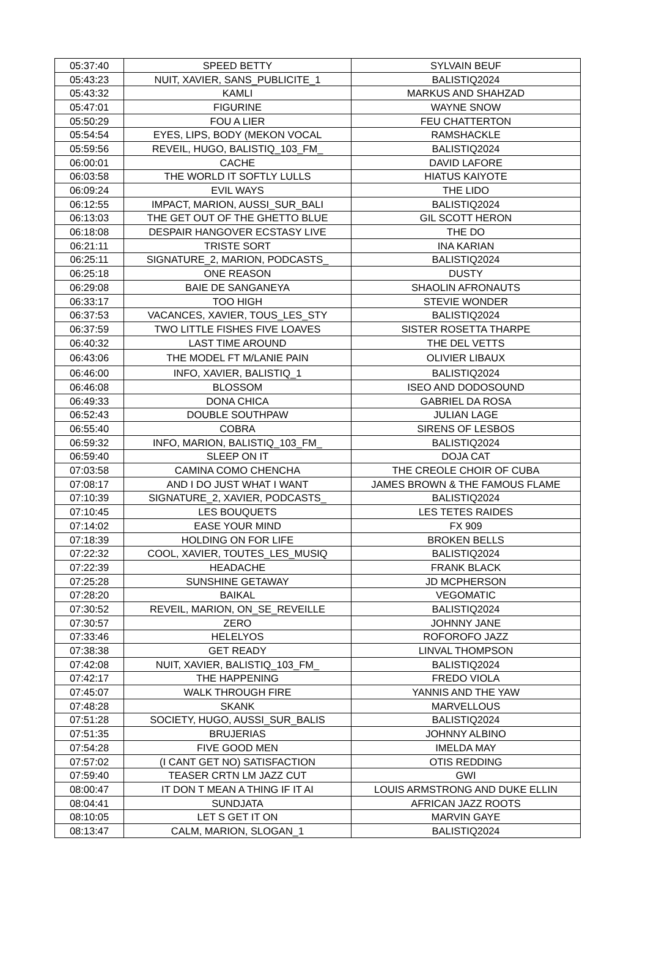| 05:37:40 | SPEED BETTY | SYLVAIN BEUF |
| 05:43:23 | NUIT, XAVIER, SANS_PUBLICITE_1 | BALISTIQ2024 |
| 05:43:32 | KAMLI | MARKUS AND SHAHZAD |
| 05:47:01 | FIGURINE | WAYNE SNOW |
| 05:50:29 | FOU A LIER | FEU CHATTERTON |
| 05:54:54 | EYES, LIPS, BODY (MEKON VOCAL | RAMSHACKLE |
| 05:59:56 | REVEIL, HUGO, BALISTIQ_103_FM_ | BALISTIQ2024 |
| 06:00:01 | CACHE | DAVID LAFORE |
| 06:03:58 | THE WORLD IT SOFTLY LULLS | HIATUS KAIYOTE |
| 06:09:24 | EVIL WAYS | THE LIDO |
| 06:12:55 | IMPACT, MARION, AUSSI_SUR_BALI | BALISTIQ2024 |
| 06:13:03 | THE GET OUT OF THE GHETTO BLUE | GIL SCOTT HERON |
| 06:18:08 | DESPAIR HANGOVER ECSTASY LIVE | THE DO |
| 06:21:11 | TRISTE SORT | INA KARIAN |
| 06:25:11 | SIGNATURE_2, MARION, PODCASTS_ | BALISTIQ2024 |
| 06:25:18 | ONE REASON | DUSTY |
| 06:29:08 | BAIE DE SANGANEYA | SHAOLIN AFRONAUTS |
| 06:33:17 | TOO HIGH | STEVIE WONDER |
| 06:37:53 | VACANCES, XAVIER, TOUS_LES_STY | BALISTIQ2024 |
| 06:37:59 | TWO LITTLE FISHES FIVE LOAVES | SISTER ROSETTA THARPE |
| 06:40:32 | LAST TIME AROUND | THE DEL VETTS |
| 06:43:06 | THE MODEL FT M/LANIE PAIN | OLIVIER LIBAUX |
| 06:46:00 | INFO, XAVIER, BALISTIQ_1 | BALISTIQ2024 |
| 06:46:08 | BLOSSOM | ISEO AND DODOSOUND |
| 06:49:33 | DONA CHICA | GABRIEL DA ROSA |
| 06:52:43 | DOUBLE SOUTHPAW | JULIAN LAGE |
| 06:55:40 | COBRA | SIRENS OF LESBOS |
| 06:59:32 | INFO, MARION, BALISTIQ_103_FM_ | BALISTIQ2024 |
| 06:59:40 | SLEEP ON IT | DOJA CAT |
| 07:03:58 | CAMINA COMO CHENCHA | THE CREOLE CHOIR OF CUBA |
| 07:08:17 | AND I DO JUST WHAT I WANT | JAMES BROWN & THE FAMOUS FLAME |
| 07:10:39 | SIGNATURE_2, XAVIER, PODCASTS_ | BALISTIQ2024 |
| 07:10:45 | LES BOUQUETS | LES TETES RAIDES |
| 07:14:02 | EASE YOUR MIND | FX 909 |
| 07:18:39 | HOLDING ON FOR LIFE | BROKEN BELLS |
| 07:22:32 | COOL, XAVIER, TOUTES_LES_MUSIQ | BALISTIQ2024 |
| 07:22:39 | HEADACHE | FRANK BLACK |
| 07:25:28 | SUNSHINE GETAWAY | JD MCPHERSON |
| 07:28:20 | BAIKAL | VEGOMATIC |
| 07:30:52 | REVEIL, MARION, ON_SE_REVEILLE | BALISTIQ2024 |
| 07:30:57 | ZERO | JOHNNY JANE |
| 07:33:46 | HELELYOS | ROFOROFO JAZZ |
| 07:38:38 | GET READY | LINVAL THOMPSON |
| 07:42:08 | NUIT, XAVIER, BALISTIQ_103_FM_ | BALISTIQ2024 |
| 07:42:17 | THE HAPPENING | FREDO VIOLA |
| 07:45:07 | WALK THROUGH FIRE | YANNIS AND THE YAW |
| 07:48:28 | SKANK | MARVELLOUS |
| 07:51:28 | SOCIETY, HUGO, AUSSI_SUR_BALIS | BALISTIQ2024 |
| 07:51:35 | BRUJERIAS | JOHNNY ALBINO |
| 07:54:28 | FIVE GOOD MEN | IMELDA MAY |
| 07:57:02 | (I CANT GET NO) SATISFACTION | OTIS REDDING |
| 07:59:40 | TEASER CRTN LM JAZZ CUT | GWI |
| 08:00:47 | IT DON T MEAN A THING IF IT AI | LOUIS ARMSTRONG AND DUKE ELLIN |
| 08:04:41 | SUNDJATA | AFRICAN JAZZ ROOTS |
| 08:10:05 | LET S GET IT ON | MARVIN GAYE |
| 08:13:47 | CALM, MARION, SLOGAN_1 | BALISTIQ2024 |